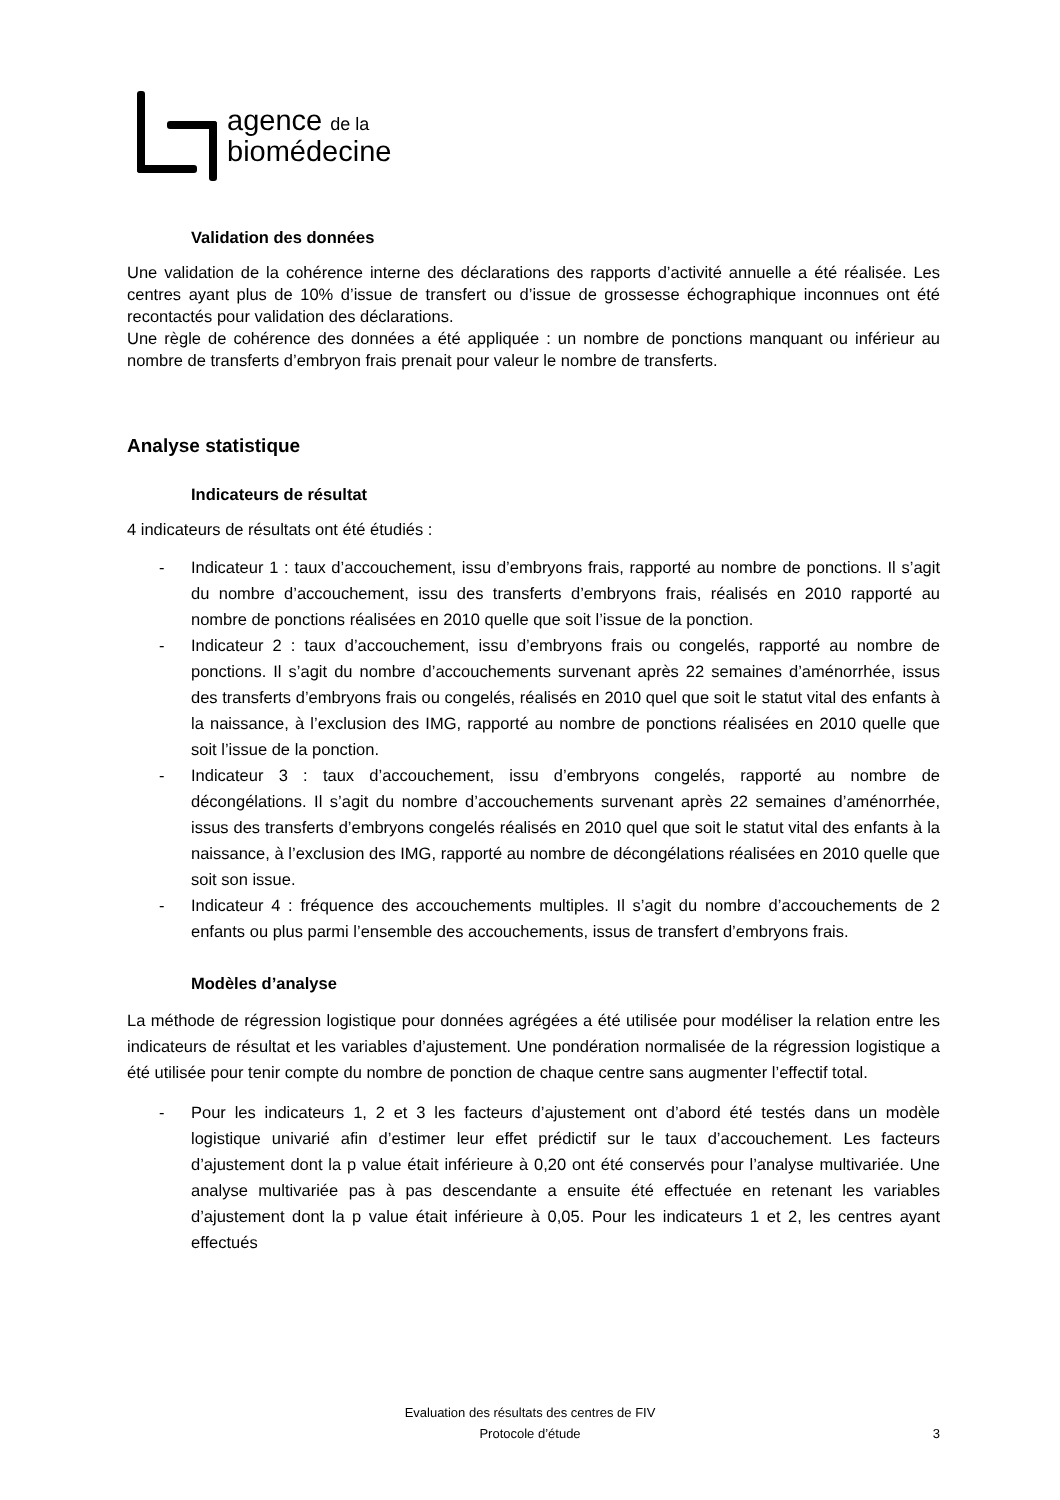agence de la
biomédecine
Validation des données
Une validation de la cohérence interne des déclarations des rapports d’activité annuelle a été réalisée. Les centres ayant plus de 10% d’issue de transfert ou d’issue de grossesse échographique inconnues ont été recontactés pour validation des déclarations.
Une règle de cohérence des données a été appliquée : un nombre de ponctions manquant ou inférieur au nombre de transferts d’embryon frais prenait pour valeur le nombre de transferts.
Analyse statistique
Indicateurs de résultat
4 indicateurs de résultats ont été étudiés :
- Indicateur 1 : taux d’accouchement, issu d’embryons frais, rapporté au nombre de ponctions. Il s’agit du nombre d’accouchement, issu des transferts d’embryons frais, réalisés en 2010 rapporté au nombre de ponctions réalisées en 2010 quelle que soit l’issue de la ponction.
- Indicateur 2 : taux d’accouchement, issu d’embryons frais ou congelés, rapporté au nombre de ponctions. Il s’agit du nombre d’accouchements survenant après 22 semaines d’aménorrhée, issus des transferts d’embryons frais ou congelés, réalisés en 2010 quel que soit le statut vital des enfants à la naissance, à l’exclusion des IMG, rapporté au nombre de ponctions réalisées en 2010 quelle que soit l’issue de la ponction.
- Indicateur 3 : taux d’accouchement, issu d’embryons congelés, rapporté au nombre de décongélations. Il s’agit du nombre d’accouchements survenant après 22 semaines d’aménorrhée, issus des transferts d’embryons congelés réalisés en 2010 quel que soit le statut vital des enfants à la naissance, à l’exclusion des IMG, rapporté au nombre de décongélations réalisées en 2010 quelle que soit son issue.
- Indicateur 4 : fréquence des accouchements multiples. Il s’agit du nombre d’accouchements de 2 enfants ou plus parmi l’ensemble des accouchements, issus de transfert d’embryons frais.
Modèles d’analyse
La méthode de régression logistique pour données agrégées a été utilisée pour modéliser la relation entre les indicateurs de résultat et les variables d’ajustement. Une pondération normalisée de la régression logistique a été utilisée pour tenir compte du nombre de ponction de chaque centre sans augmenter l’effectif total.
- Pour les indicateurs 1, 2 et 3 les facteurs d’ajustement ont d’abord été testés dans un modèle logistique univarié afin d’estimer leur effet prédictif sur le taux d’accouchement. Les facteurs d’ajustement dont la p value était inférieure à 0,20 ont été conservés pour l’analyse multivariée. Une analyse multivariée pas à pas descendante a ensuite été effectuée en retenant les variables d’ajustement dont la p value était inférieure à 0,05. Pour les indicateurs 1 et 2, les centres ayant effectués
Evaluation des résultats des centres de FIV
Protocole d’étude
3